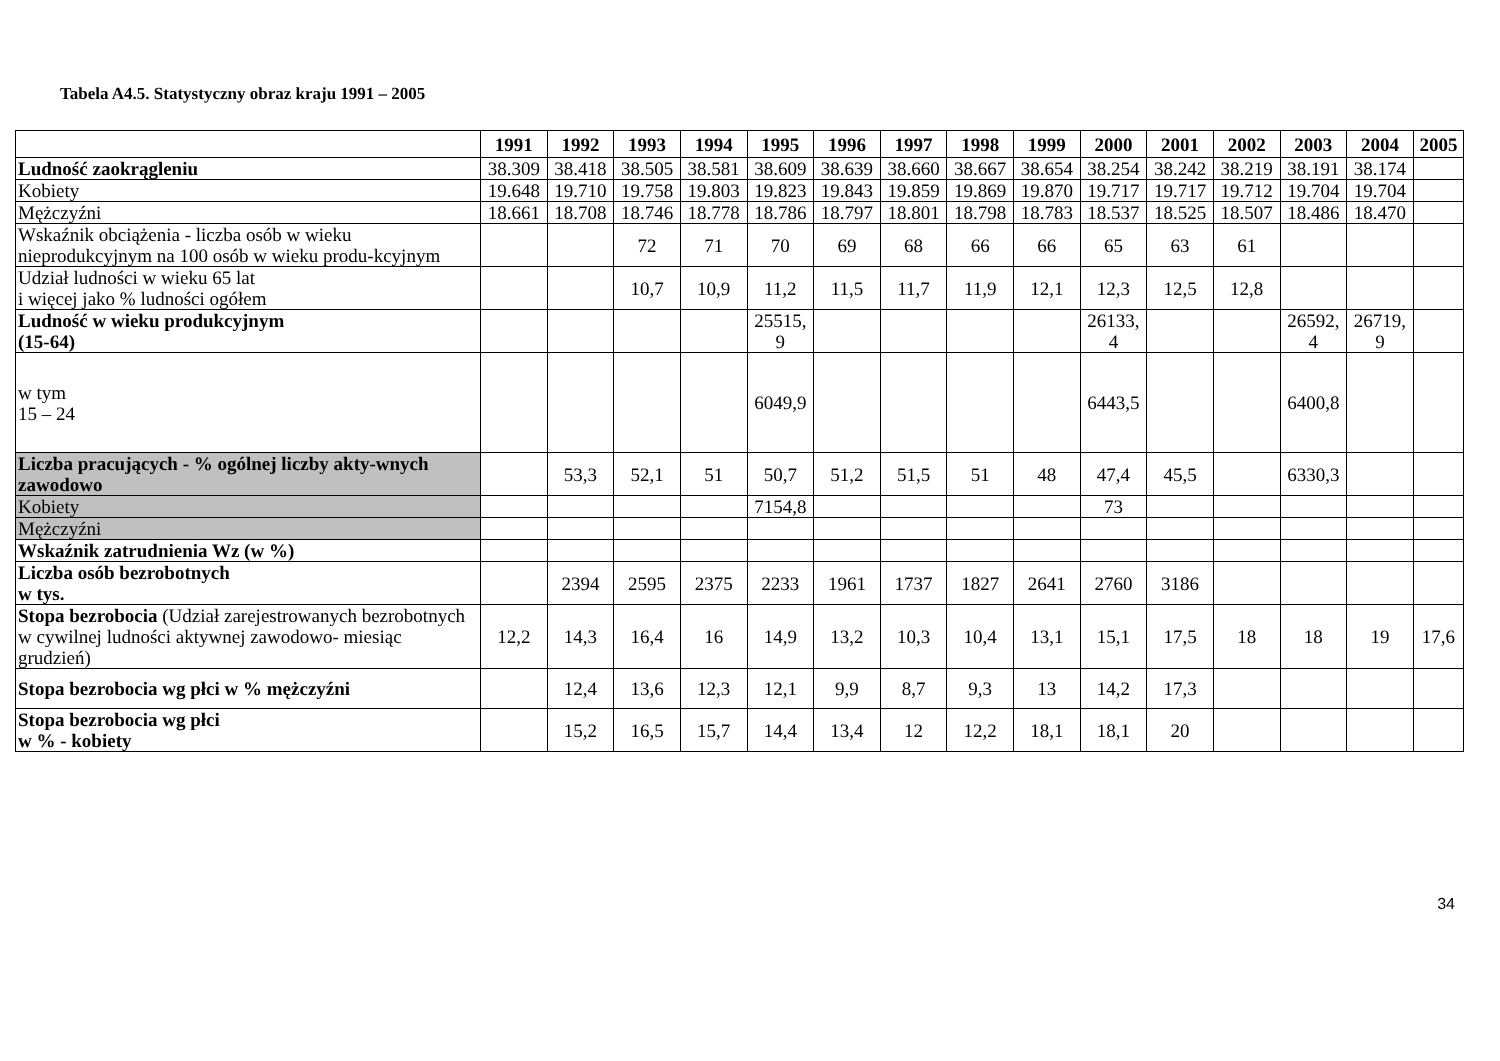Tabela A4.5. Statystyczny obraz kraju 1991 – 2005
| | 1991 | 1992 | 1993 | 1994 | 1995 | 1996 | 1997 | 1998 | 1999 | 2000 | 2001 | 2002 | 2003 | 2004 | 2005 |
| --- | --- | --- | --- | --- | --- | --- | --- | --- | --- | --- | --- | --- | --- | --- | --- |
| Ludność zaokrągleniu | 38.309 | 38.418 | 38.505 | 38.581 | 38.609 | 38.639 | 38.660 | 38.667 | 38.654 | 38.254 | 38.242 | 38.219 | 38.191 | 38.174 | |
| Kobiety | 19.648 | 19.710 | 19.758 | 19.803 | 19.823 | 19.843 | 19.859 | 19.869 | 19.870 | 19.717 | 19.717 | 19.712 | 19.704 | 19.704 | |
| Mężczyźni | 18.661 | 18.708 | 18.746 | 18.778 | 18.786 | 18.797 | 18.801 | 18.798 | 18.783 | 18.537 | 18.525 | 18.507 | 18.486 | 18.470 | |
| Wskaźnik obciążenia - liczba osób w wieku nieprodukcyjnym na 100 osób w wieku produ-kcyjnym | | | 72 | 71 | 70 | 69 | 68 | 66 | 66 | 65 | 63 | 61 | | | |
| Udział ludności w wieku 65 lat i więcej jako % ludności ogółem | | | 10,7 | 10,9 | 11,2 | 11,5 | 11,7 | 11,9 | 12,1 | 12,3 | 12,5 | 12,8 | | | |
| Ludność w wieku produkcyjnym (15-64) | | | | | 25515, 9 | | | | | 26133, 4 | | | 26592, 4 | 26719, 9 | |
| w tym 15 – 24 | | | | | 6049,9 | | | | | 6443,5 | | | 6400,8 | | |
| Liczba pracujących - % ogólnej liczby akty-wnych zawodowo | | 53,3 | 52,1 | 51 | 50,7 | 51,2 | 51,5 | 51 | 48 | 47,4 | 45,5 | | 6330,3 | | |
| Kobiety | | | | | 7154,8 | | | | | 73 | | | | | |
| Mężczyźni | | | | | | | | | | | | | | | |
| Wskaźnik zatrudnienia Wz (w %) | | | | | | | | | | | | | | | |
| Liczba osób bezrobotnych w tys. | | 2394 | 2595 | 2375 | 2233 | 1961 | 1737 | 1827 | 2641 | 2760 | 3186 | | | | |
| Stopa bezrobocia (Udział zarejestrowanych bezrobotnych w cywilnej ludności aktywnej zawodowo- miesiąc grudzień) | 12,2 | 14,3 | 16,4 | 16 | 14,9 | 13,2 | 10,3 | 10,4 | 13,1 | 15,1 | 17,5 | 18 | 18 | 19 | 17,6 |
| Stopa bezrobocia wg płci w % mężczyźni | | 12,4 | 13,6 | 12,3 | 12,1 | 9,9 | 8,7 | 9,3 | 13 | 14,2 | 17,3 | | | | |
| Stopa bezrobocia wg płci w % - kobiety | | 15,2 | 16,5 | 15,7 | 14,4 | 13,4 | 12 | 12,2 | 18,1 | 18,1 | 20 | | | | |
34